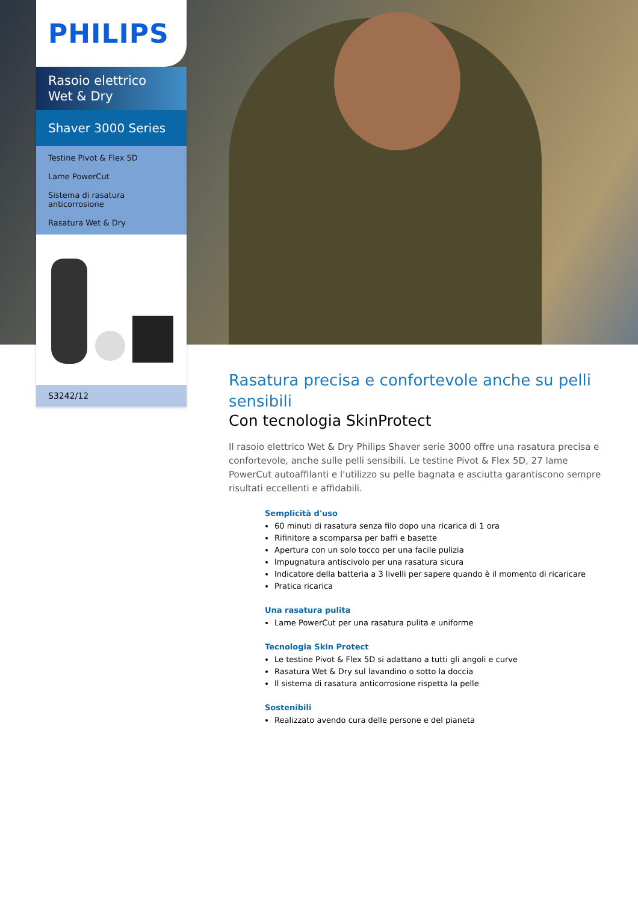PHILIPS
Rasoio elettrico Wet & Dry
Shaver 3000 Series
Testine Pivot & Flex 5D
Lame PowerCut
Sistema di rasatura anticorrosione
Rasatura Wet & Dry
S3242/12
Rasatura precisa e confortevole anche su pelli sensibili
Con tecnologia SkinProtect
Il rasoio elettrico Wet & Dry Philips Shaver serie 3000 offre una rasatura precisa e confortevole, anche sulle pelli sensibili. Le testine Pivot & Flex 5D, 27 lame PowerCut autoaffilanti e l'utilizzo su pelle bagnata e asciutta garantiscono sempre risultati eccellenti e affidabili.
Semplicità d'uso
60 minuti di rasatura senza filo dopo una ricarica di 1 ora
Rifinitore a scomparsa per baffi e basette
Apertura con un solo tocco per una facile pulizia
Impugnatura antiscivolo per una rasatura sicura
Indicatore della batteria a 3 livelli per sapere quando è il momento di ricaricare
Pratica ricarica
Una rasatura pulita
Lame PowerCut per una rasatura pulita e uniforme
Tecnologia Skin Protect
Le testine Pivot & Flex 5D si adattano a tutti gli angoli e curve
Rasatura Wet & Dry sul lavandino o sotto la doccia
Il sistema di rasatura anticorrosione rispetta la pelle
Sostenibili
Realizzato avendo cura delle persone e del pianeta